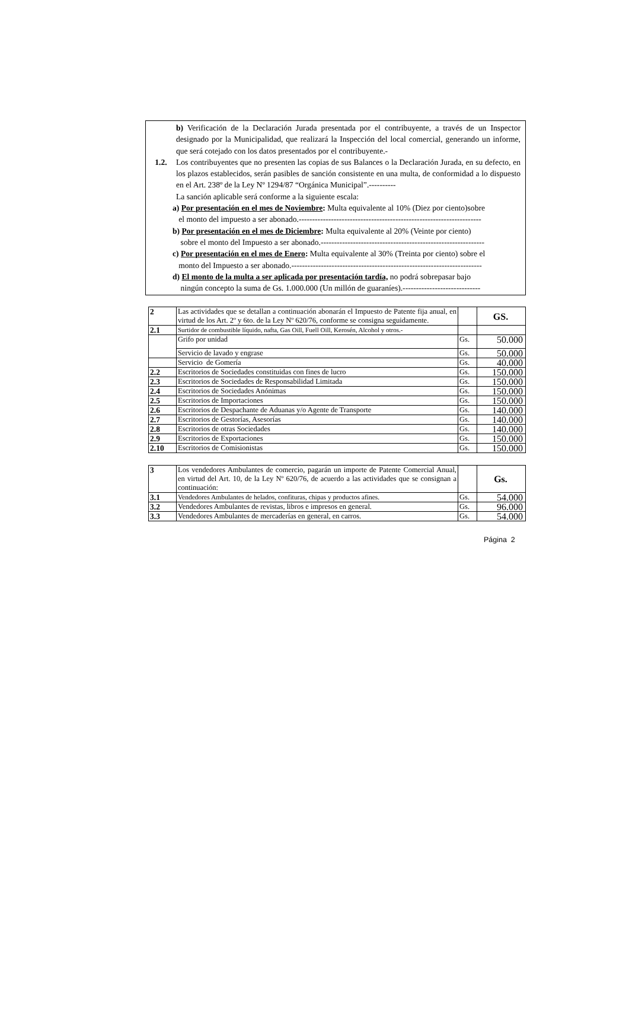b) Verificación de la Declaración Jurada presentada por el contribuyente, a través de un Inspector designado por la Municipalidad, que realizará la Inspección del local comercial, generando un informe, que será cotejado con los datos presentados por el contribuyente.-
1.2. Los contribuyentes que no presenten las copias de sus Balances o la Declaración Jurada, en su defecto, en los plazos establecidos, serán pasibles de sanción consistente en una multa, de conformidad a lo dispuesto en el Art. 238º de la Ley Nº 1294/87 “Orgánica Municipal”.----------
La sanción aplicable será conforme a la siguiente escala:
a) Por presentación en el mes de Noviembre: Multa equivalente al 10% (Diez por ciento)sobre
el monto del impuesto a ser abonado.--------------------------------------------------------------------
b) Por presentación en el mes de Diciembre: Multa equivalente al 20% (Veinte por ciento)
sobre el monto del Impuesto a ser abonado.-------------------------------------------------------------
c) Por presentación en el mes de Enero: Multa equivalente al 30% (Treinta por ciento) sobre el
monto del Impuesto a ser abonado.-----------------------------------------------------------------------
d) El monto de la multa a ser aplicada por presentación tardía, no podrá sobrepasar bajo
ningún concepto la suma de Gs. 1.000.000 (Un millón de guaraníes).-----------------------------
| 2 | Las actividades que se detallan a continuación abonarán el Impuesto de Patente fija anual, en virtud de los Art. 2º y 6to. de la Ley Nº 620/76, conforme se consigna seguidamente. | | GS. |
| 2.1 | Surtidor de combustible líquido, nafta, Gas Oill, Fuell Oill, Kerosén, Alcohol y otros.- | | |
| | Grifo por unidad | Gs. | 50.000 |
| | Servicio de lavado y engrase | Gs. | 50.000 |
| | Servicio de Gomería | Gs. | 40.000 |
| 2.2 | Escritorios de Sociedades constituidas con fines de lucro | Gs. | 150.000 |
| 2.3 | Escritorios de Sociedades de Responsabilidad Limitada | Gs. | 150.000 |
| 2.4 | Escritorios de Sociedades Anónimas | Gs. | 150.000 |
| 2.5 | Escritorios de Importaciones | Gs. | 150.000 |
| 2.6 | Escritorios de Despachante de Aduanas y/o Agente de Transporte | Gs. | 140.000 |
| 2.7 | Escritorios de Gestorías, Asesorías | Gs. | 140.000 |
| 2.8 | Escritorios de otras Sociedades | Gs. | 140.000 |
| 2.9 | Escritorios de Exportaciones | Gs. | 150.000 |
| 2.10 | Escritorios de Comisionistas | Gs. | 150.000 |
| 3 | Los vendedores Ambulantes de comercio, pagarán un importe de Patente Comercial Anual, en virtud del Art. 10, de la Ley Nº 620/76, de acuerdo a las actividades que se consignan a continuación: | | Gs. |
| 3.1 | Vendedores Ambulantes de helados, confituras, chipas y productos afines. | Gs. | 54.000 |
| 3.2 | Vendedores Ambulantes de revistas, libros e impresos en general. | Gs. | 96.000 |
| 3.3 | Vendedores Ambulantes de mercaderías en general, en carros. | Gs. | 54.000 |
Página 2